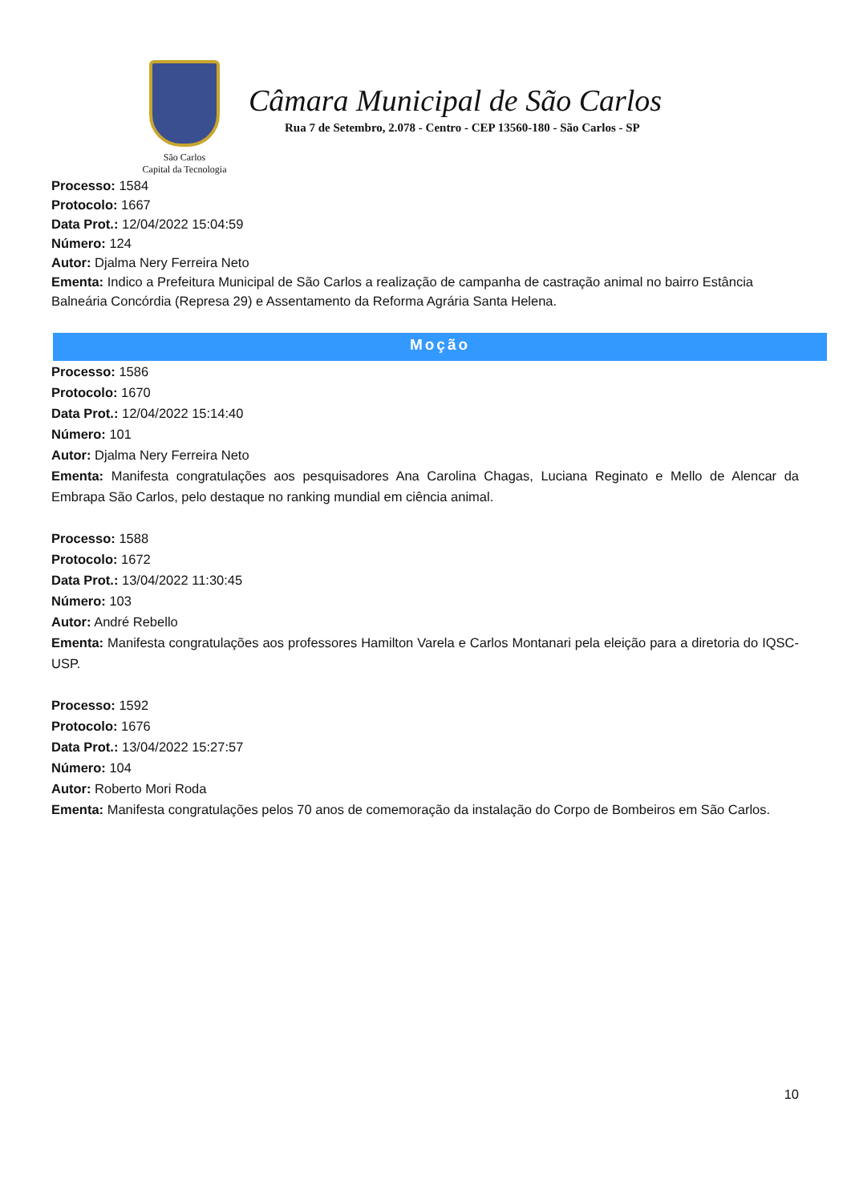São Carlos
Capital da Tecnologia
Câmara Municipal de São Carlos
Rua 7 de Setembro, 2.078 - Centro - CEP 13560-180 - São Carlos - SP
Processo: 1584
Protocolo: 1667
Data Prot.: 12/04/2022 15:04:59
Número: 124
Autor: Djalma Nery Ferreira Neto
Ementa: Indico a Prefeitura Municipal de São Carlos a realização de campanha de castração animal no bairro Estância Balneária Concórdia (Represa 29) e Assentamento da Reforma Agrária Santa Helena.
Moção
Processo: 1586
Protocolo: 1670
Data Prot.: 12/04/2022 15:14:40
Número: 101
Autor: Djalma Nery Ferreira Neto
Ementa: Manifesta congratulações aos pesquisadores Ana Carolina Chagas, Luciana Reginato e Mello de Alencar da Embrapa São Carlos, pelo destaque no ranking mundial em ciência animal.
Processo: 1588
Protocolo: 1672
Data Prot.: 13/04/2022 11:30:45
Número: 103
Autor: André Rebello
Ementa: Manifesta congratulações aos professores Hamilton Varela e Carlos Montanari pela eleição para a diretoria do IQSC-USP.
Processo: 1592
Protocolo: 1676
Data Prot.: 13/04/2022 15:27:57
Número: 104
Autor: Roberto Mori Roda
Ementa: Manifesta congratulações pelos 70 anos de comemoração da instalação do Corpo de Bombeiros em São Carlos.
10